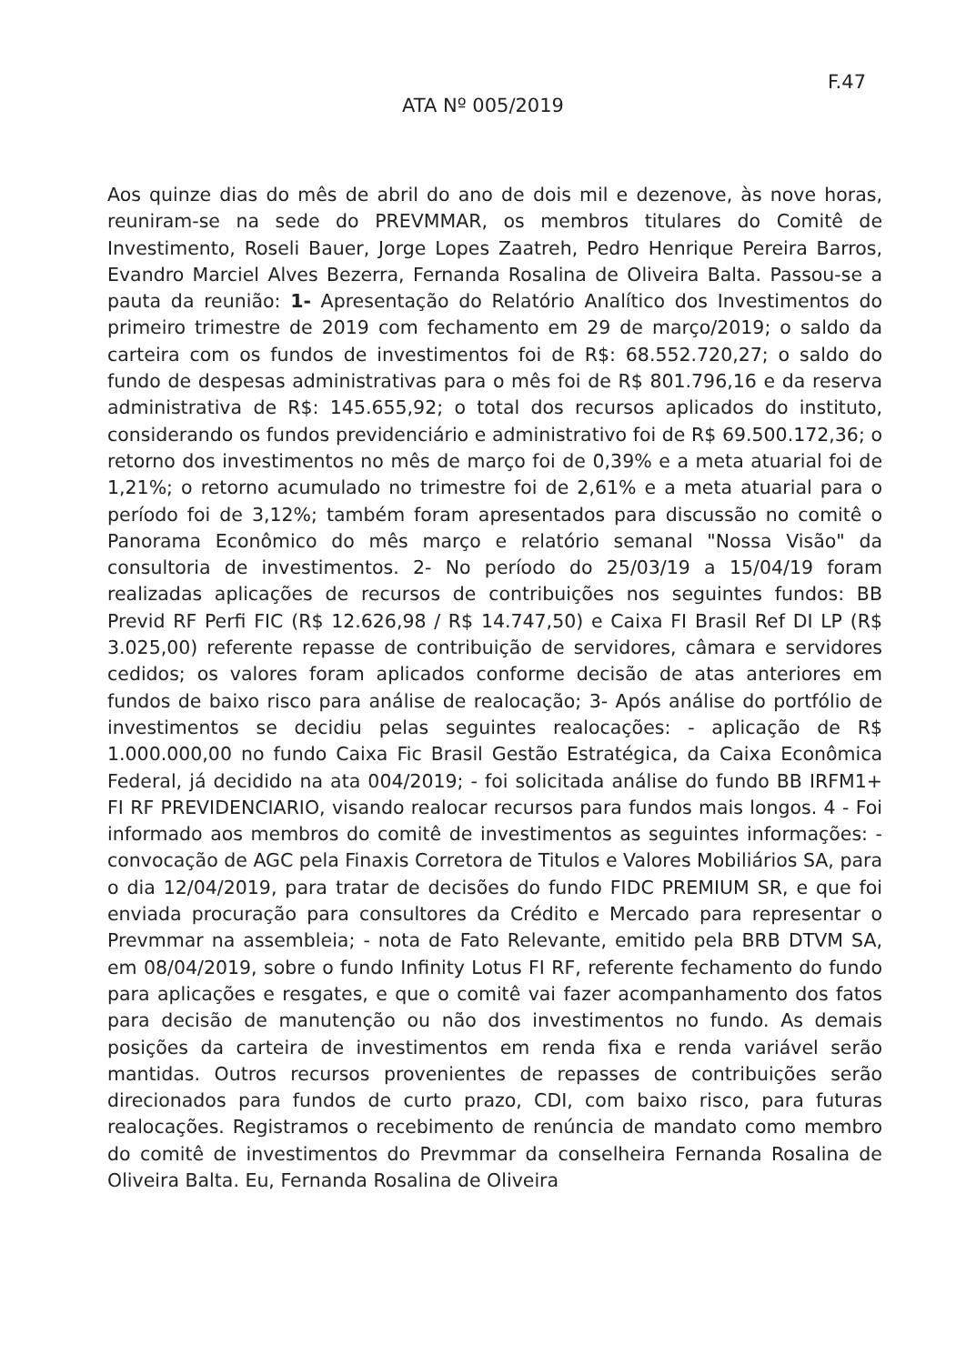F.47
ATA Nº 005/2019
Aos quinze dias do mês de abril do ano de dois mil e dezenove, às nove horas, reuniram-se na sede do PREVMMAR, os membros titulares do Comitê de Investimento, Roseli Bauer, Jorge Lopes Zaatreh, Pedro Henrique Pereira Barros, Evandro Marciel Alves Bezerra, Fernanda Rosalina de Oliveira Balta. Passou-se a pauta da reunião: 1- Apresentação do Relatório Analítico dos Investimentos do primeiro trimestre de 2019 com fechamento em 29 de março/2019; o saldo da carteira com os fundos de investimentos foi de R$: 68.552.720,27; o saldo do fundo de despesas administrativas para o mês foi de R$ 801.796,16 e da reserva administrativa de R$: 145.655,92; o total dos recursos aplicados do instituto, considerando os fundos previdenciário e administrativo foi de R$ 69.500.172,36; o retorno dos investimentos no mês de março foi de 0,39% e a meta atuarial foi de 1,21%; o retorno acumulado no trimestre foi de 2,61% e a meta atuarial para o período foi de 3,12%; também foram apresentados para discussão no comitê o Panorama Econômico do mês março e relatório semanal "Nossa Visão" da consultoria de investimentos. 2- No período do 25/03/19 a 15/04/19 foram realizadas aplicações de recursos de contribuições nos seguintes fundos: BB Previd RF Perfi FIC (R$ 12.626,98 / R$ 14.747,50) e Caixa FI Brasil Ref DI LP (R$ 3.025,00) referente repasse de contribuição de servidores, câmara e servidores cedidos; os valores foram aplicados conforme decisão de atas anteriores em fundos de baixo risco para análise de realocação; 3- Após análise do portfólio de investimentos se decidiu pelas seguintes realocações: - aplicação de R$ 1.000.000,00 no fundo Caixa Fic Brasil Gestão Estratégica, da Caixa Econômica Federal, já decidido na ata 004/2019; - foi solicitada análise do fundo BB IRFM1+ FI RF PREVIDENCIARIO, visando realocar recursos para fundos mais longos. 4 - Foi informado aos membros do comitê de investimentos as seguintes informações: - convocação de AGC pela Finaxis Corretora de Titulos e Valores Mobiliários SA, para o dia 12/04/2019, para tratar de decisões do fundo FIDC PREMIUM SR, e que foi enviada procuração para consultores da Crédito e Mercado para representar o Prevmmar na assembleia; - nota de Fato Relevante, emitido pela BRB DTVM SA, em 08/04/2019, sobre o fundo Infinity Lotus FI RF, referente fechamento do fundo para aplicações e resgates, e que o comitê vai fazer acompanhamento dos fatos para decisão de manutenção ou não dos investimentos no fundo. As demais posições da carteira de investimentos em renda fixa e renda variável serão mantidas. Outros recursos provenientes de repasses de contribuições serão direcionados para fundos de curto prazo, CDI, com baixo risco, para futuras realocações. Registramos o recebimento de renúncia de mandato como membro do comitê de investimentos do Prevmmar da conselheira Fernanda Rosalina de Oliveira Balta. Eu, Fernanda Rosalina de Oliveira